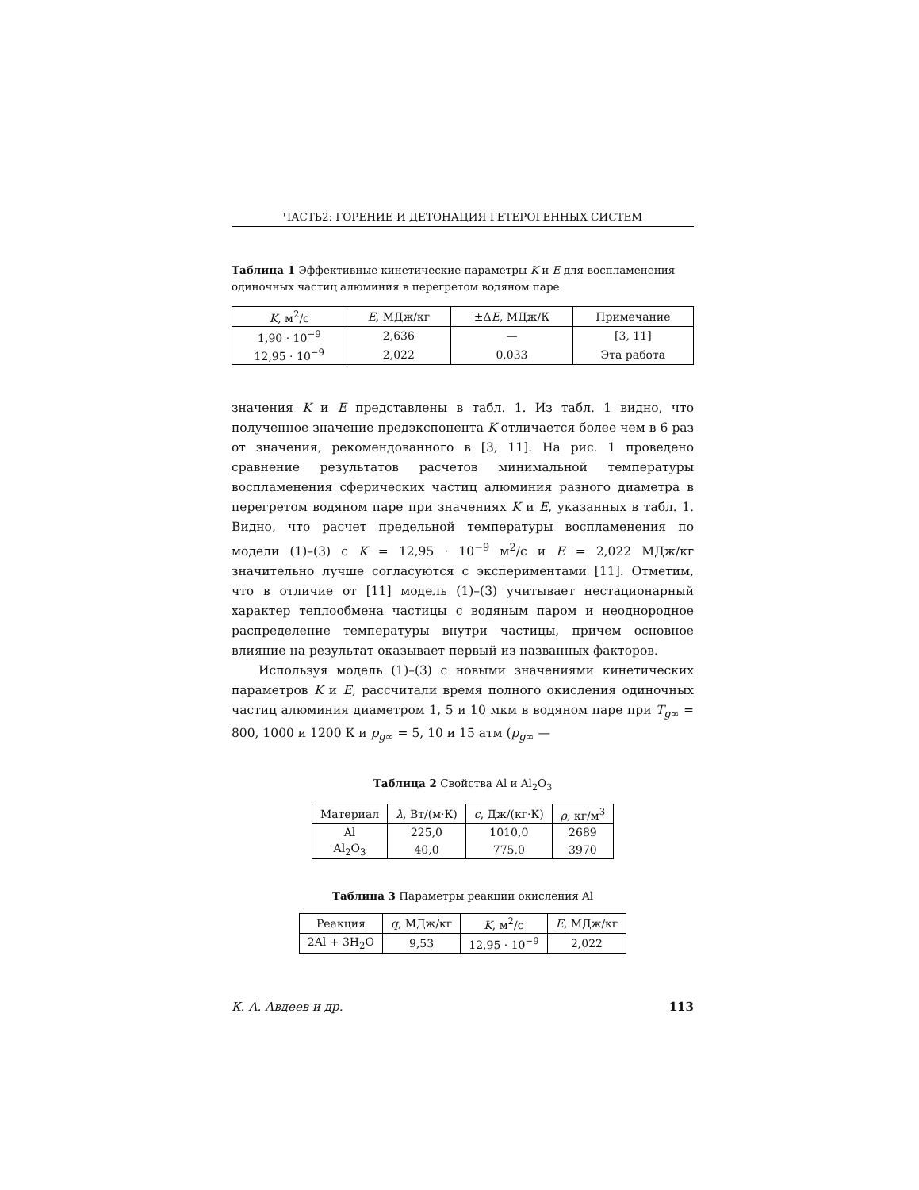ЧАСТЬ2: ГОРЕНИЕ И ДЕТОНАЦИЯ ГЕТЕРОГЕННЫХ СИСТЕМ
Таблица 1 Эффективные кинетические параметры K и E для воспламенения одиночных частиц алюминия в перегретом водяном паре
| K , м<sup>2</sup>/с | E , МДж/кг | ±Δ E , МДж/К | Примечание |
| --- | --- | --- | --- |
| 1,90 · 10<sup>−9</sup> | 2,636 | — | [3, 11] |
| 12,95 · 10<sup>−9</sup> | 2,022 | 0,033 | Эта работа |
значения K и E представлены в табл. 1. Из табл. 1 видно, что полученное значение предэкспонента K отличается более чем в 6 раз от значения, рекомендованного в [3, 11]. На рис. 1 проведено сравнение результатов расчетов минимальной температуры воспламенения сферических частиц алюминия разного диаметра в перегретом водяном паре при значениях K и E, указанных в табл. 1. Видно, что расчет предельной температуры воспламенения по модели (1)–(3) с K = 12,95 · 10<sup>−9</sup> м<sup>2</sup>/с и E = 2,022 МДж/кг значительно лучше согласуются с экспериментами [11]. Отметим, что в отличие от [11] модель (1)–(3) учитывает нестационарный характер теплообмена частицы с водяным паром и неоднородное распределение температуры внутри частицы, причем основное влияние на результат оказывает первый из названных факторов.
Используя модель (1)–(3) с новыми значениями кинетических параметров K и E, рассчитали время полного окисления одиночных частиц алюминия диаметром 1, 5 и 10 мкм в водяном паре при T<sub>g∞</sub> = 800, 1000 и 1200 К и p<sub>g∞</sub> = 5, 10 и 15 атм (p<sub>g∞</sub> —
Таблица 2 Свойства Al и Al<sub>2</sub>O<sub>3</sub>
| Материал | λ , Вт/(м·К) | c , Дж/(кг·К) | ρ , кг/м<sup>3</sup> |
| --- | --- | --- | --- |
| Al | 225,0 | 1010,0 | 2689 |
| Al<sub>2</sub>O<sub>3</sub> | 40,0 | 775,0 | 3970 |
Таблица 3 Параметры реакции окисления Al
| Реакция | q , МДж/кг | K , м<sup>2</sup>/с | E , МДж/кг |
| --- | --- | --- | --- |
| 2Al + 3H<sub>2</sub>O | 9,53 | 12,95 · 10<sup>−9</sup> | 2,022 |
К. А. Авдеев и др. 113